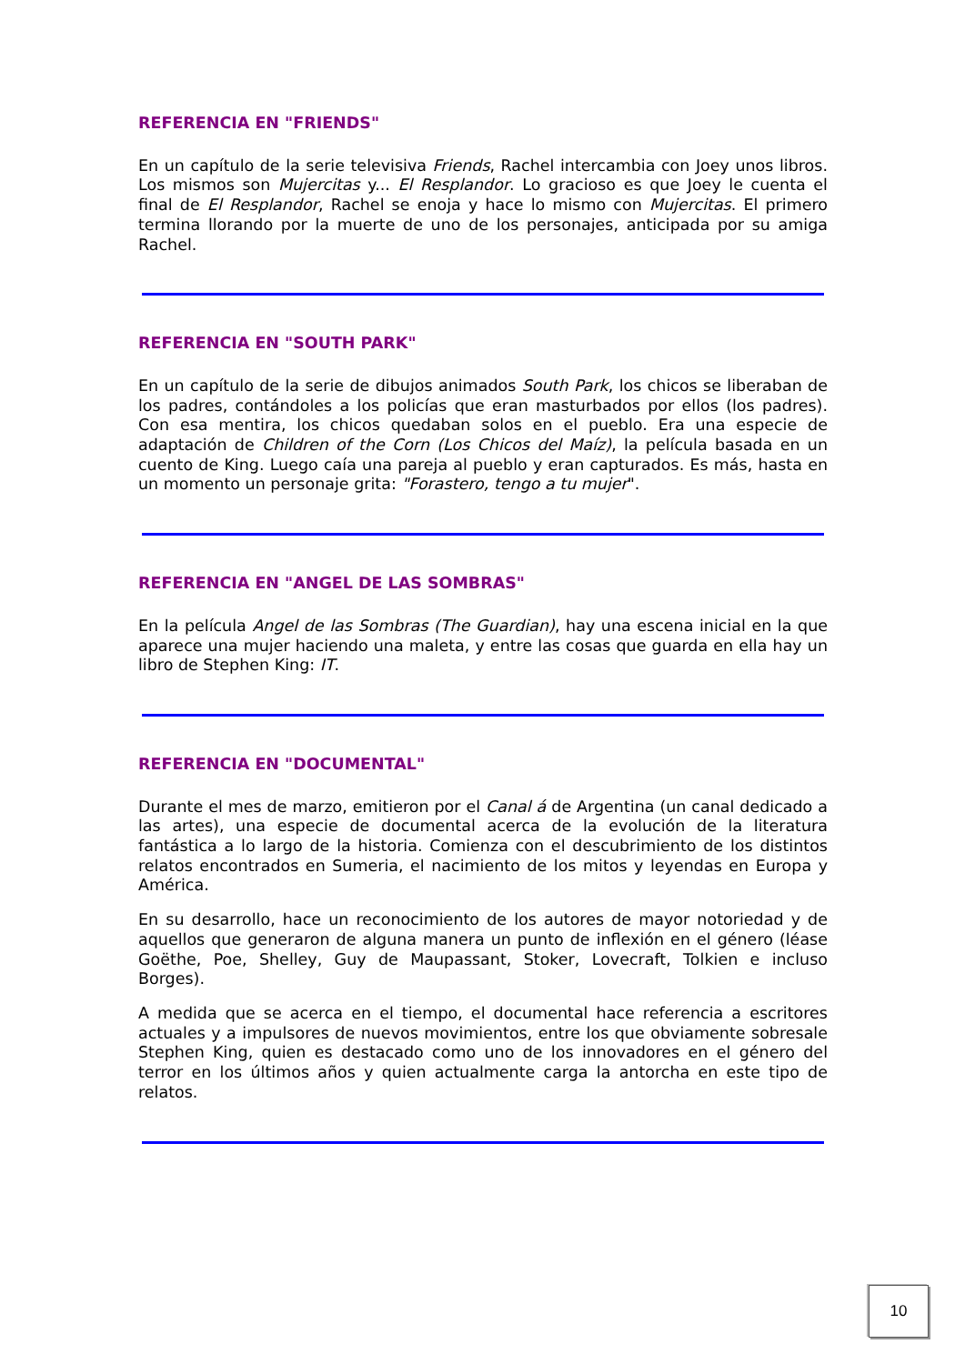REFERENCIA EN "FRIENDS"
En un capítulo de la serie televisiva Friends, Rachel intercambia con Joey unos libros. Los mismos son Mujercitas y... El Resplandor. Lo gracioso es que Joey le cuenta el final de El Resplandor, Rachel se enoja y hace lo mismo con Mujercitas. El primero termina llorando por la muerte de uno de los personajes, anticipada por su amiga Rachel.
REFERENCIA EN "SOUTH PARK"
En un capítulo de la serie de dibujos animados South Park, los chicos se liberaban de los padres, contándoles a los policías que eran masturbados por ellos (los padres). Con esa mentira, los chicos quedaban solos en el pueblo. Era una especie de adaptación de Children of the Corn (Los Chicos del Maíz), la película basada en un cuento de King. Luego caía una pareja al pueblo y eran capturados. Es más, hasta en un momento un personaje grita: "Forastero, tengo a tu mujer".
REFERENCIA EN "ANGEL DE LAS SOMBRAS"
En la película Angel de las Sombras (The Guardian), hay una escena inicial en la que aparece una mujer haciendo una maleta, y entre las cosas que guarda en ella hay un libro de Stephen King: IT.
REFERENCIA EN "DOCUMENTAL"
Durante el mes de marzo, emitieron por el Canal á de Argentina (un canal dedicado a las artes), una especie de documental acerca de la evolución de la literatura fantástica a lo largo de la historia. Comienza con el descubrimiento de los distintos relatos encontrados en Sumeria, el nacimiento de los mitos y leyendas en Europa y América.
En su desarrollo, hace un reconocimiento de los autores de mayor notoriedad y de aquellos que generaron de alguna manera un punto de inflexión en el género (léase Goëthe, Poe, Shelley, Guy de Maupassant, Stoker, Lovecraft, Tolkien e incluso Borges).
A medida que se acerca en el tiempo, el documental hace referencia a escritores actuales y a impulsores de nuevos movimientos, entre los que obviamente sobresale Stephen King, quien es destacado como uno de los innovadores en el género del terror en los últimos años y quien actualmente carga la antorcha en este tipo de relatos.
10